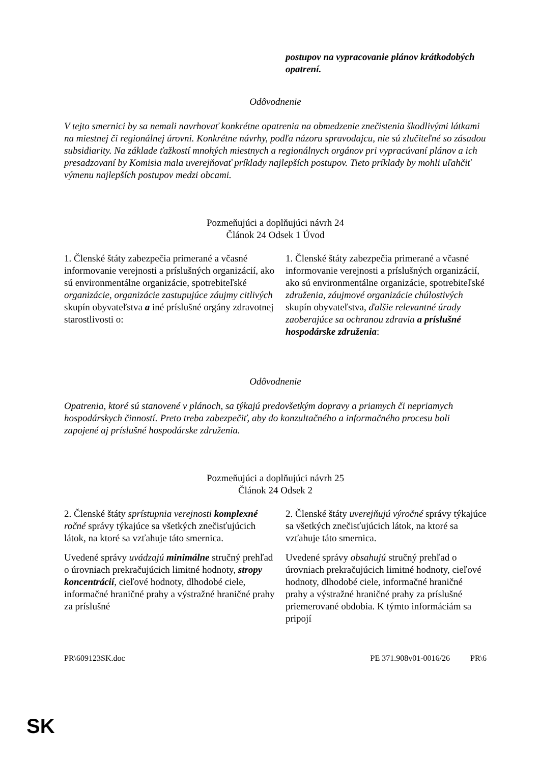| | postupov na vypracovanie plánov krátkodobých opatrení. |
Odôvodnenie
V tejto smernici by sa nemali navrhovať konkrétne opatrenia na obmedzenie znečistenia škodlivými látkami na miestnej či regionálnej úrovni. Konkrétne návrhy, podľa názoru spravodajcu, nie sú zlučiteľné so zásadou subsidiarity. Na základe ťažkostí mnohých miestnych a regionálnych orgánov pri vypracúvaní plánov a ich presadzovaní by Komisia mala uverejňovať príklady najlepších postupov. Tieto príklady by mohli uľahčiť výmenu najlepších postupov medzi obcami.
Pozmeňujúci a doplňujúci návrh 24
Článok 24 Odsek 1 Úvod
| 1. Členské štáty zabezpečia primerané a včasné informovanie verejnosti a príslušných organizácií, ako sú environmentálne organizácie, spotrebiteľské organizácie , organizácie zastupujúce záujmy citlivých skupín obyvateľstva a iné príslušné orgány zdravotnej starostlivosti o: | 1. Členské štáty zabezpečia primerané a včasné informovanie verejnosti a príslušných organizácií, ako sú environmentálne organizácie, spotrebiteľské združenia , záujmové organizácie chúlostivých skupín obyvateľstva, ďalšie relevantné úrady zaoberajúce sa ochranou zdravia a príslušné hospodárske združenia : |
Odôvodnenie
Opatrenia, ktoré sú stanovené v plánoch, sa týkajú predovšetkým dopravy a priamych či nepriamych hospodárskych činností. Preto treba zabezpečiť, aby do konzultačného a informačného procesu boli zapojené aj príslušné hospodárske združenia.
Pozmeňujúci a doplňujúci návrh 25
Článok 24 Odsek 2
| 2. Členské štáty sprístupnia verejnosti komplexné ročné správy týkajúce sa všetkých znečisťujúcich látok, na ktoré sa vzťahuje táto smernica. | 2. Členské štáty uverejňujú výročné správy týkajúce sa všetkých znečisťujúcich látok, na ktoré sa vzťahuje táto smernica. |
| Uvedené správy uvádzajú minimálne stručný prehľad o úrovniach prekračujúcich limitné hodnoty, stropy koncentrácií , cieľové hodnoty, dlhodobé ciele, informačné hraničné prahy a výstražné hraničné prahy za príslušné | Uvedené správy obsahujú stručný prehľad o úrovniach prekračujúcich limitné hodnoty, cieľové hodnoty, dlhodobé ciele, informačné hraničné prahy a výstražné hraničné prahy za príslušné priemerované obdobia. K týmto informáciám sa pripojí |
PR\609123SK.doc PE 371.908v01-0016/26 PR\6
SK